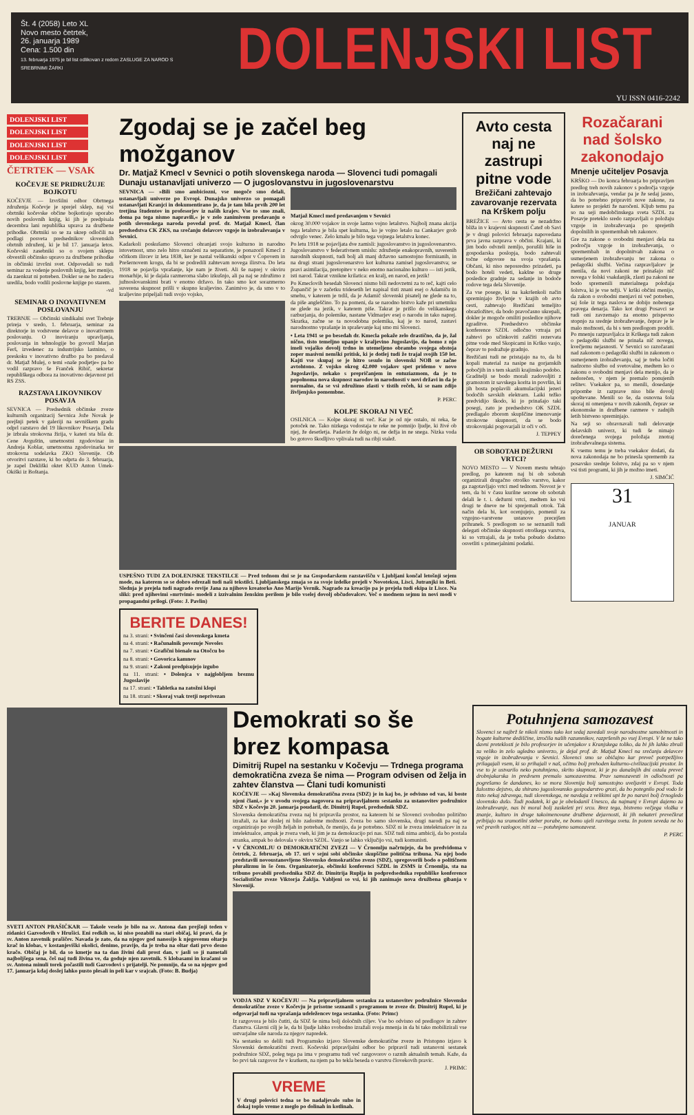Št. 4 (2058) Leto XL
Novo mesto četrtek,
26. januarja 1989
Cena: 1.500 din
13. februarja 1975 je bil list odlikovan z redom ZASLUGE ZA NAROD S SREBRNIMI ŽARKI
DOLENJSKI LIST
YU ISSN 0416-2242
DOLENJSKI LIST
DOLENJSKI LIST
DOLENJSKI LIST
DOLENJSKI LIST
ČETRTEK — VSAK
KOČEVJE SE PRIDRUŽUJE BOJKOTU
KOČEVJE — Izvršilni odbor Obrtnega združenja Kočevje je sprejel sklep, naj vsi obrtniki kočevske občine bojkotirajo uporabo novih poslovnih knjig, ki jih je predpisala decembra lani republiška uprava za družbene prihodke. Obrtniki so se za ukrep odločili na podlagi posveta predsednikov slovenskih obrtnih združenj, ki je bil 17. januarja letos. Kočevski zasebniki so o svojem sklepu obvestili občinsko upravo za družbene prihodke in občinski izvršni svet. Odpovedali so tudi seminar za vodenje poslovnih knjig, ker menijo, da zaenkrat ni potreben. Dokler se ne bo zadeva uredila, bodo vodili poslovne knjige po starem.
-vd
SEMINAR O INOVATIVNEM POSLOVANJU
TREBNJE — Občinski sindikalni svet Trebnje prireja v sredo, 1. februarja, seminar za direktorje in vodstvene delavce o inovativnem poslovanju. O inoviranju upravljanja, poslovanja in tehnologije bo govoril Marjan Ferš, izvedenec za industrijsko lastnino, o preskoku v inovativno družbo pa bo predaval dr. Matjaž Mulej, o temi »naše podjetje« pa bo vodil razpravo še Franček Ribič, sekretar republiškega odbora za inovativno dejavnost pri RS ZSS.
RAZSTAVA LIKOVNIKOV POSAVJA
SEVNICA — Predsednik občinske zveze kulturnih organizacij Sevnica Jože Novak je prejšnji petek v galeriji na sevniškem gradu odprl razstavo del 19 likovnikov Posavja. Dela je izbrala strokovna žirija, v kateri sta bila dr. Cene Avguštin, umetnostni zgodovinar in Andreja Koblar, umetnostna zgodovinarka ter strokovna sodelavka ZKO Slovenije. Ob otvoritvi razstave, ki bo odprta do 3. februarja, je zapel Dekliški oktet KUD Anton Umek-Okiški iz Boštanja.
Zgodaj se je začel beg možganov
Dr. Matjaž Kmecl v Sevnici o potih slovenskega naroda — Slovenci tudi pomagali Dunaju ustanavljati univerzo — O jugoslovanstvu in jugoslovenarstvu
SEVNICA — »Bili smo ambiciozni, vse mogoče smo delali, ustanavljali univerze po Evropi. Dunajsko univerzo so pomagali ustanavljati Kranjci in dokumentirano je, da je tam bila prvih 200 let tretjina študentov in profesorjev iz naših krajev. Vse to smo znali, doma pa tega nismo napravili,« je v zelo zanimivem predavanju o potih slovenskega naroda povedal prof. dr. Matjaž Kmecl, član predsedstva CK ZKS, na srečanju delavcev vzgoje in izobraževanja v Sevnici.
Kadarkoli poskušamo Slovenci ohranjati svojo kulturno in narodno istovetnost, smo zelo hitro označeni za separatiste, je ponazoril Kmecl z očitkom ilircev iz leta 1838, ker je nastal velikanski odpor v Čopovem in Prešernovem krogu, da bi se podredili zahtevam novega ilirstva. Do leta 1918 se pojavlja vprašanje, kje nam je živeti. Ali še naprej v okviru monarhije, ki je dajala razmeroma slabo izkušnjo, ali pa naj se združimo z južnoslovanskimi brati v enotno državo. In tako smo kot sorazmerno suverena skupnost prišli v skupno kraljevino. Zanimivo je, da smo v to kraljevino pripeljali tudi svojo vojsko,
Matjaž Kmecl med predavanjem v Sevnici
okrog 30.000 vojakov in svoje lastno vojno letalstvo. Najbolj znana akcija tega letalstva je bila spet kulturna, ko je vojno letalo na Cankarjev grob odvrglo venec. Zelo kmalu je bilo tega vojnega letalstva konec.
Po letu 1918 se pojavljata dve zamisli: jugoslovanstvo in jugoslovenarstvo. Jugoslovanstvo v federativnem smislu: združenje enakopravnih, suverenih narodnih skupnosti, tudi bolj ali manj državno samostojno formiranih, in na drugi strani jugoslovenarstvo kot kulturna zamisel jugoslovanstva; se pravi asimilacija, pretopitev v neko enotno nacionalno kulturo — isti jezik, isti narod. Takrat vznikne krilatica: en kralj, en narod, en jezik!
Po Kmeclovih besedah Slovenci nismo bili nedovzetni za to reč, kajti celo Župančič je v začetku tridesetih let napisal tisti znani esej o Adamiču in smehu, v katerem je trdil, da je Adamič slovenski pisatelj ne glede na to, da piše angleščino. To pa pomeni, da se narodno bistvo kaže pri umetniku ne glede na jezik, v katerem piše. Takrat je prišlo do velikanskega razburjanja, do polemike, nastane Vidmarjev esej o narodu in tako naprej. Skratka, začne se ta novodobna polemika, kaj je to narod, zastavi narodnostno vprašanje in spraševanje kaj smo mi Slovenci.
• Leta 1941 se po besedah dr. Kmecla pokaže zelo drastično, da je, žal nično, tisto temeljno upanje v kraljevino Jugoslavijo, da bomo z njo imeli vojaško dovolj trdno in utemeljeno obrambo svojega obstoja zoper masivni nemški pritisk, ki je dotlej tudi že trajal svojih 150 let. Kajti vse skupaj se je hitro sesulo in slovenski NOB se začne avtohtono. Z vojsko okrog 42.000 vojakov spet pridemo v novo Jugoslavijo, nekako s prepričanjem in entuziazmom, da je to popolnoma nova skupnost narodov in narodnosti v novi državi in da je normalno, da se vsi združimo zlasti v tistih rečeh, ki se nam zdijo življenjsko pomembne.
P. PERC
KOLPE SKORAJ NI VEČ
OSILNICA — Kolpe skoraj ni več. Kar je od nje ostalo, ni reka, še potoček ne. Tako nizkega vodostaja te reke ne pomnijo ljudje, ki živé ob njej, že desetletja. Padavin že dolgo ni, ne dežja in ne snega. Nizka voda bo gotovo škodljivo vplivala tudi na ribji stalež.
USPEŠNO TUDI ZA DOLENJSKE TEKSTILCE — Pred tednom dni se je na Gospodarskem razstavišču v Ljubljani končal letošnji sejem mode, na katerem so se dobro odrezali tudi naši tekstilci. Ljubljanskega zmaja so za svoje izdelke prejeli v Novoteksu, Lisci, Jutranjki in Beti. Slednja je prejela tudi nagrado revije Jana za njihovo kreatorko Ano Marijo Vernik. Nagrado za kreacijo pa je prejela tudi ekipa iz Lisce. Na sliki: pred njihovimi »mrtvimi« modeli z izzivalnim ženskim perilom je bilo vselej dovolj občudovalcev. Več o modnem sejmu in novi modi v propagandni prilogi. (Foto: J. Pavlin)
BERITE DANES!
na 3. strani: • Svinčeni časi slovenskega kmeta
na 4. strani: • Računalnik povezuje Novoles
na 7. strani: • Grafični bienale na Otočcu bo
na 8. strani: • Govorica kamnov
na 9. strani: • Zakoni predpisujejo izgubo
na 11. strani: • Dolenjca v najglobljem breznu Jugoslavije
na 17. strani: • Tabletka na zatožni klopi
na 18. strani: • Skoraj vsak tretji neprivezan
Avto cesta naj ne zastrupi pitne vode
Brežičani zahtevajo zavarovanje rezervata na Krškem polju
BREŽICE — Avto cesta se nezadržno bliža in v krajevni skupnosti Čatež ob Savi je v drugi polovici februarja napovedana prva javna razprava v občini. Krajani, ki jim bodo odvzeli zemljo, porušili hiše in gospodarska poslopja, bodo zahtevali točne odgovore na svoja vprašanja. Občani, ki niso neposredno prizadeti, pa bodo hoteli vedeti, kakšne so druge posledice gradnje za sedanje in bodoče rodove tega dela Slovenije.
Za vse posege, ki na kakršenkoli način spreminjajo življenje v krajih ob avto cesti, zahtevajo Brežičani temeljito obrazložitev, da bodo pravočasno ukrepali, dokler je mogoče omiliti posledice njihove zgraditve. Predsedstvo občinske konference SZDL odločno vztraja pri zahtevi po učinkoviti zaščiti rezervata pitne vode med Skopicami in Krško vasjo, čeprav to podražuje gradnjo.
Brežičani tudi ne pristajajo na to, da bi kopali material za nasipe na gorjanskih pobočjih in s tem skazili krajinsko podobo. Graditelji se bodo morali zadovoljiti z gramozom iz savskega korita in površin, ki jih bosta poplavili akumulacijski jezeri bodočih savskih elektrarn. Laiki težko predvidijo škodo, ki jo prinašajo taki posegi, zato je predsedstvo OK SZDL predlagalo zborom skupščine imenovanje strokovne skupnosti, da se bodo strokovnjaki pogovarjali iz oči v oči.
J. TEPPEY
OB SOBOTAH DEŽURNI VRTCI?
NOVO MESTO — V Novem mestu tehtajo predlog, po katerem naj bi ob sobotah organizirali drugačno otroško varstvo, kakor ga zagotavljajo vrtci med tednom. Novost je v tem, da bi v času kurilne sezone ob sobotah delali le t. i. dežurni vrtci, medtem ko vsi drugi te dneve ne bi sprejemali otrok. Tak način dela bi, kot ocenjujejo, pomenil za vzgojno-varstvene ustanove precejšen prihranek. S predlogom so se seznanili tudi delegati občinske skupnosti otroškega varstva, ki so vztrajali, da je treba pobudo dodatno osvetliti s primerjalnimi podatki.
Rozačarani nad šolsko zakonodajo
Mnenje učiteljev Posavja
KRŠKO — Do konca februarja bo pripravljen predlog treh novih zakonov s področja vzgoje in izobraževanja, vendar pa je že sedaj jasno, da bo potrebno pripraviti nove zakone, za katere so projekti že naročeni. Kljub temu pa so na seji medobčinskega sveta SZDL za Posavje preteklo sredo razpravljali o položaju vzgoje in izobraževanja po sprejetih dopolnilih in spremembah teh zakonov.
Gre za zakone o svobodni menjavi dela na področju vzgoje in izobraževanja, o spremembah in dopolnitvah zakona o usmerjenem izobraževanju ter zakona o pedagoški službi. Večina razpravljalcev je menila, da novi zakoni ne prinašajo nič novega v šolski vsakdanjik, zlasti pa zakoni ne bodo spremenili materialnega položaja šolstva, ki je vse težji. V krški občini menijo, da zakon o svobodni menjavi ni več potreben, saj šole iz tega naslova ne dobijo nobenega pravega denarja. Tako kot drugi Posavci se tudi oni zavzemajo za enotno prispevno stopnjo za srednje izobraževanje, čeprav je le malo možnosti, da bi s tem predlogom prodrli. Po mnenju razpravljalca iz Krškega tudi zakon o pedagoški službi ne prinaša nič novega, kvečjemu nejasnosti. V Sevnici so razočarani nad zakonom o pedagoški službi in zakonom o usmerjenem izobraževanju, saj je treba ločiti nadzorno službo od svetovalne, medtem ko o zakonu o svobodni menjavi dela menijo, da je nedorečen, v njem je premalo ponujenih rešitev. Vsekakor pa, so menili, dosedanje pripombe iz razprave niso bile dovolj upoštevane. Menili so še, da osnovna šola skoraj ni omenjena v novih zakonih, čeprav se ekonomske in družbene razmere v zadnjih letih bistveno spreminjajo.
Na seji so obravnavali tudi delovanje delavskih univerz, ki tudi še nimajo dorečenega svojega položaja znotraj izobraževalnega sistema.
K vsemu temu je treba vsekakor dodati, da nova zakonodaja ne bo prinesla sprememb za posavsko srednje šolstvo, zdaj pa so v njem vsi tisti programi, ki jih je možno imeti.
J. SIMČIČ
31
JANUAR
SVETI ANTON PRAŠIČKAR — Takole veselo je bilo na sv. Antona dan prejšnji teden v zidanici Gazvodovih v Hrušici. Eni redkih so, ki niso pozabili na stari običaj, ki pravi, da je sv. Anton zavetnik prašičev. Navada je zato, da na njegov god nanosijo k njegovemu oltarju krač in klobas, v kostanjeviški okolici, denimo, pravijo, da je treba na oltar dati prvo desno kračo. Običaj je bil, da so kmetje na ta dan živini dali prost dan, v jasli so ji nametali najboljšega sena, češ naj tudi živina ve, da goduje njen zavetnik. S klobasami in kračami so sv. Antona minuli torek počastili tudi Gazvodovi s prijatelji. Ne pomnijo, da so na njegov god 17. januarja kdaj doslej lahko pusto plesali in peli kar v srajcah. (Foto: B. Budja)
Demokrati so še brez kompasa
Dimitrij Rupel na sestanku v Kočevju — Trdnega programa demokratična zveza še nima — Program odvisen od želja in zahtev članstva — Člani tudi komunisti
KOČEVJE — »Kaj Slovenska demokratična zveza (SDZ) je in kaj bo, je odvisno od vas, ki boste njeni člani,« je v uvodu svojega nagovora na pripravljalnem sestanku za ustanovitev podružnice SDZ v Kočevju 20. januarja poudaril, dr. Dimitrij Rupel, predsednik SDZ.
Slovenska demokratična zveza naj bi pripravila prostor, na katerem bi se Slovenci svobodno politično izražali, za kar doslej ni bilo zadostne možnosti. Zveza bo samo slovenska, drugi narodi pa naj se organizirajo po svojih željah in potrebah, če menijo, da je potrebno. SDZ ni le zveza intelektualcev in za intelektualce, ampak je zveza vseh, ki jim je za demokracijo pri nas. SDZ tudi nima ambicij, da bo postala stranka, ampak bo delovala v okviru SZDL. Vanjo se lahko vključijo vsi, tudi komunisti.
• V ČRNOMLJU O DEMOKRATIČNI ZVEZI — V Črnomlju načrtujejo, da bo predvidoma v četrtek, 2. februarja, ob 17. uri v sejni sobi občinske skupščine politična tribuna. Na njej bodo predstavili novoustanovljeno Slovensko demokratično zvezo (SDZ), spregovorili bodo o političnem pluralizmu in še čem. Organizatorja, občinski konferenci SZDL in ZSMS iz Črnomlja, sta na tribuno povabili predsednika SDZ dr. Dimitrija Ruplja in podpredsednika republiške konference Socialistične zveze Viktorja Žaklja. Vabljeni so vsi, ki jih zanimajo nova družbena gibanja v Sloveniji.
VODJA SDZ V KOČEVJU — Na pripravljalnem sestanku za ustanovitev podružnice Slovenske demokratične zveze v Kočevju je prisotne seznanil s programom te zveze dr. Dimitrij Rupel, ki je odgovarjal tudi na vprašanja udeležencev tega sestanka. (Foto: Primc)
Iz razgovora je bilo čutiti, da SDZ še nima bolj določnih ciljev. Vse bo odvisno od predlogov in zahtev članstva. Glavni cilj je le, da bi ljudje lahko svobodno izražali svoja mnenja in da bi tako mobilizirali vse ustvarjalne sile naroda za njegov napredek.
Na sestanku so delili tudi Programsko izjavo Slovenske demokratične zveze in Pristopno izjavo k Slovenski demokratični zvezi. Kočevski pripravljalni odbor bo pripravil tudi ustanovni sestanek podružnice SDZ, poleg tega pa ima v programu tudi več razgovorov o raznih aktualnih temah. Kaže, da bo prvi tak razgovor že v kratkem, na njem pa bo tekla beseda o varstvu človekovih pravic.
J. PRIMC
VREME
V drugi polovici tedna se bo nadaljevalo suho in dokaj toplo vreme z meglo po dolinah in kotlinah.
Potuhnjena samozavest
Slovenci se najbrž še nikoli nismo tako kot sedaj zavedali svoje narodnostne samobitnosti in bogate kulturne dediščine, izročila naših razumnikov, razpršenih po vsej Evropi. V še ne tako davni preteklosti je bilo profesorjev in učenjakov s Kranjskega toliko, da bi jih lahko zbrali za veliko in zelo ugledno univerzo, je dejal prof. dr. Matjaž Kmecl na srečanju delavcev vzgoje in izobraževanja v Sevnici. Slovenci smo se običajno kar preveč potrpežljivo prilagajali vsem, ki so prihajali v naš, očitno bolj prehoden kulturno-civilizacijski prostor. In vse to je ustvarilo neko potuhnjeno, skrito skupnost, ki je po današnjih dni ostala preveč drobnjakarska in predvsem premalo samozavestna. Prav samozavesti in odločnosti pa pogrešamo še dandanes, ko se mora Slovenija bolj samostojno uveljaviti v Evropi. Toda žalostno dejstvo, da shirano jugoslovansko gospodarstvo grozi, da bo potegnilo pod vodo še tisto nekaj zdravega, tudi slovenskega, ne navdaja z velikimi upi že po naravi bolj črnogledo slovensko dušo. Tudi podatek, ki ga je obelodanil Unesco, da najmanj v Evropi dajemo za izobraževanje, nas bi moral bolj zaskeleti pri srcu. Brez tega, bistveno večjega vložka v znanje, kulturo in druge takoimenovane družbene dejavnosti, ki jih nekateri prevečkrat pribijajo na sramotilni steber porabe, ne bomo ujeli razvitega sveta. In potem seveda ne bo več pravih razlogov, niti za — potuhnjeno samozavest.
P. PERC